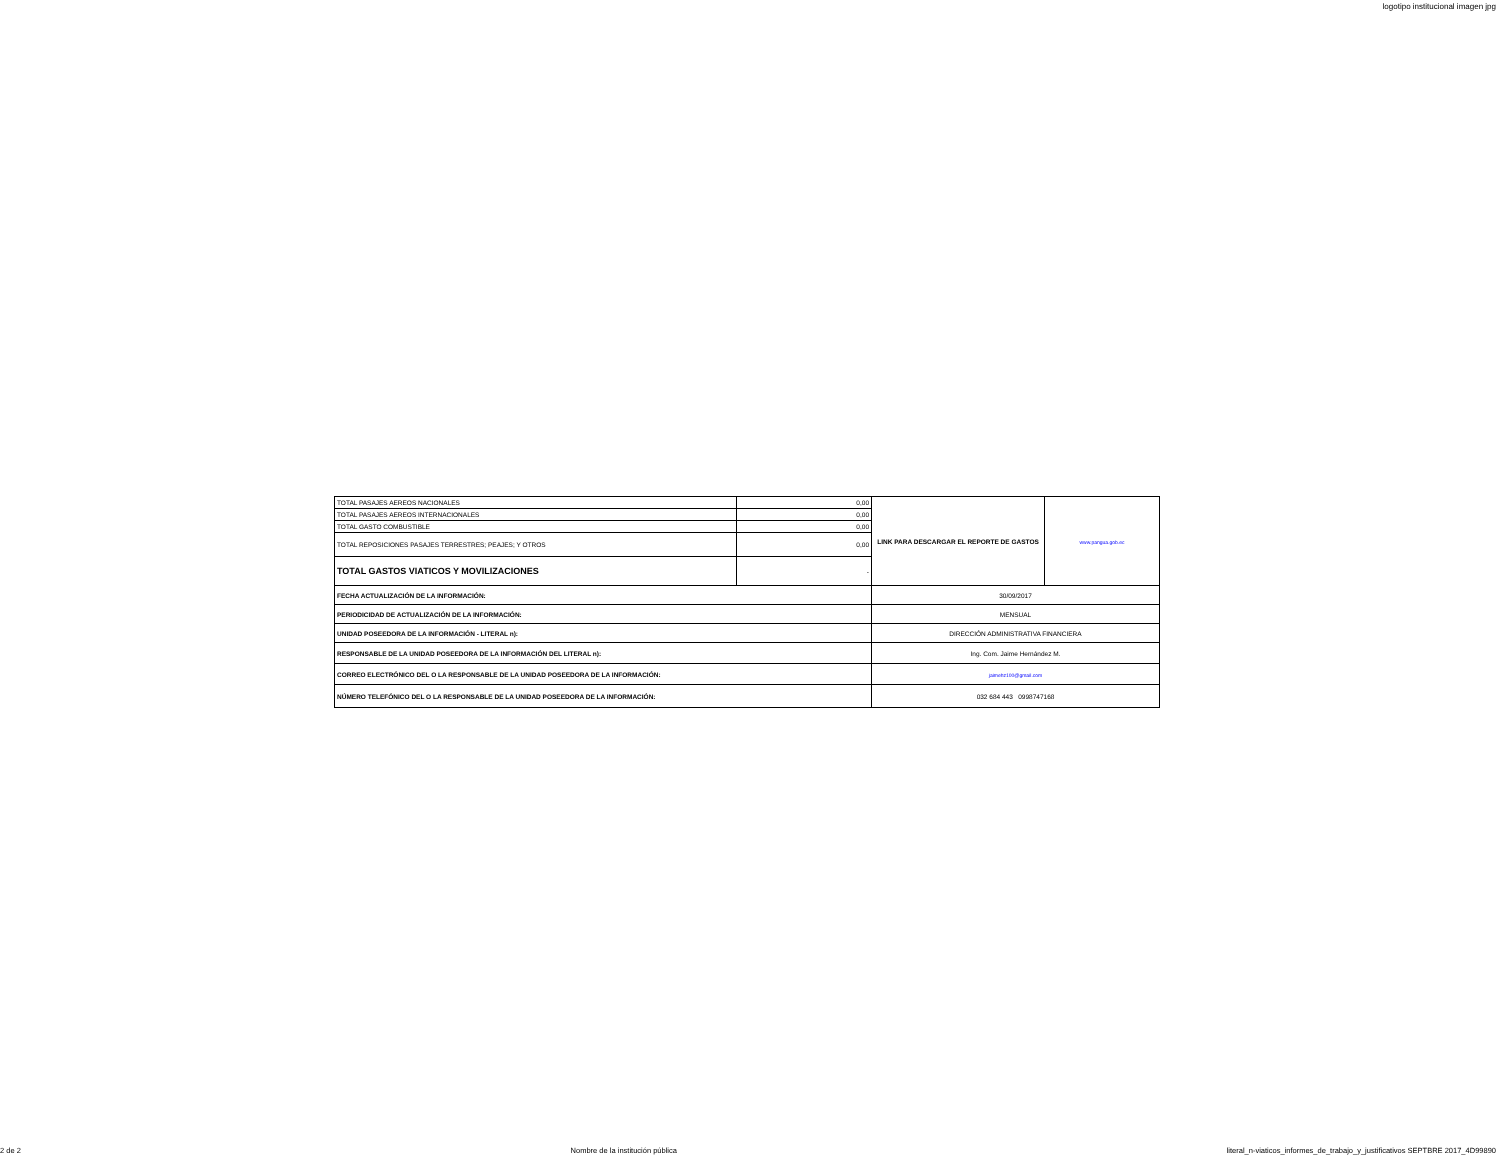logotipo institucional imagen jpg
| TOTAL PASAJES AEREOS NACIONALES | 0,00 | LINK PARA DESCARGAR EL REPORTE DE GASTOS | www.pangua.gob.ec |
| TOTAL PASAJES AEREOS INTERNACIONALES | 0,00 | | |
| TOTAL GASTO COMBUSTIBLE | 0,00 | | |
| TOTAL REPOSICIONES PASAJES TERRESTRES; PEAJES; Y OTROS | 0,00 | | |
| TOTAL GASTOS VIATICOS Y MOVILIZACIONES | - | | |
| FECHA ACTUALIZACIÓN DE LA INFORMACIÓN: | | 30/09/2017 | |
| PERIODICIDAD DE ACTUALIZACIÓN DE LA INFORMACIÓN: | | MENSUAL | |
| UNIDAD POSEEDORA DE LA INFORMACIÓN - LITERAL n): | | DIRECCIÓN ADMINISTRATIVA FINANCIERA | |
| RESPONSABLE DE LA UNIDAD POSEEDORA DE LA INFORMACIÓN DEL LITERAL n): | | Ing. Com. Jaime Hernández M. | |
| CORREO ELECTRÓNICO DEL O LA RESPONSABLE DE LA UNIDAD POSEEDORA DE LA INFORMACIÓN: | | jaimehz100@gmail.com | |
| NÚMERO TELEFÓNICO DEL O LA RESPONSABLE DE LA UNIDAD POSEEDORA DE LA INFORMACIÓN: | | 032 684 443 0998747168 | |
2 de 2 Nombre de la institución pública literal_n-viaticos_informes_de_trabajo_y_justificativos SEPTBRE 2017_4D99890